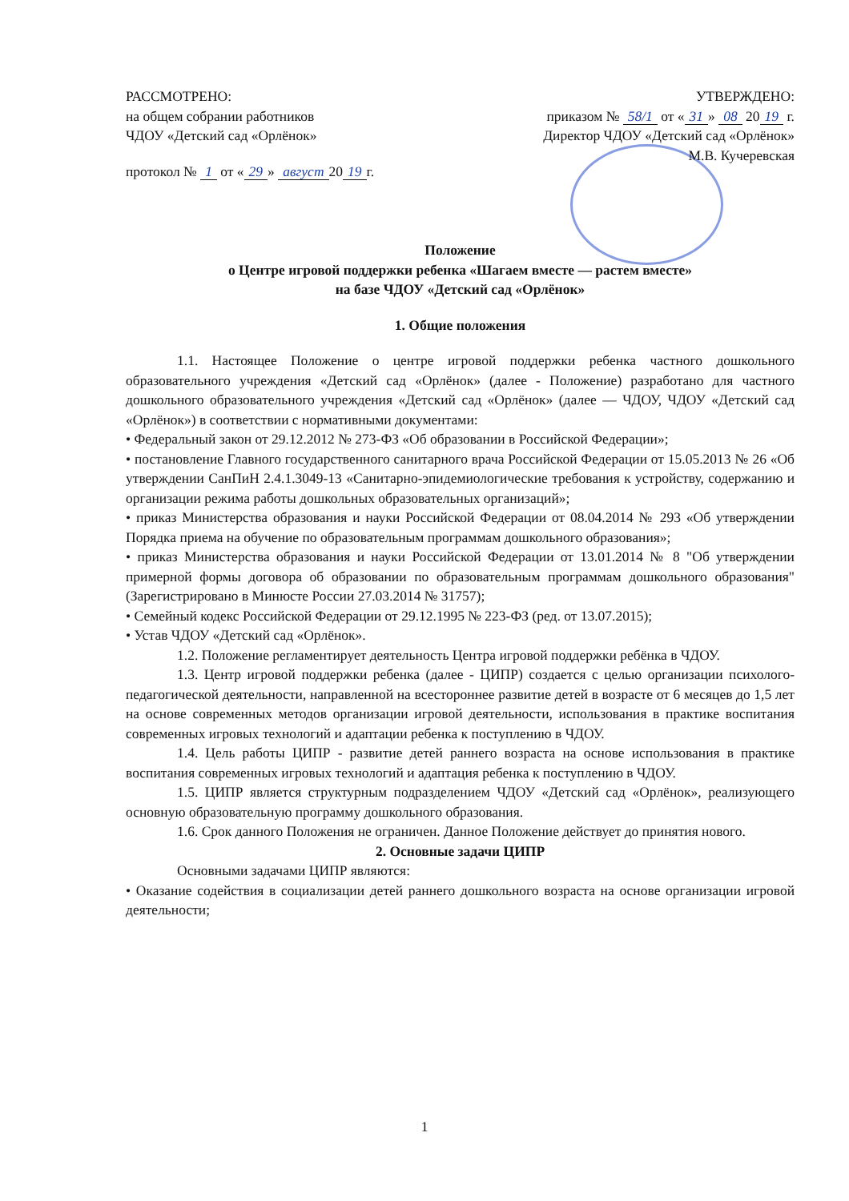РАССМОТРЕНО:
на общем собрании работников
ЧДОУ «Детский сад «Орлёнок»
протокол № 1 от « 29 » август 20 19 г.
УТВЕРЖДЕНО:
приказом № 58/1 от « 31 » 08 20 19 г.
Директор ЧДОУ «Детский сад «Орлёнок»
М.В. Кучеревская
Положение
о Центре игровой поддержки ребенка «Шагаем вместе — растем вместе»
на базе ЧДОУ «Детский сад «Орлёнок»
1. Общие положения
1.1. Настоящее Положение о центре игровой поддержки ребенка частного дошкольного образовательного учреждения «Детский сад «Орлёнок» (далее - Положение) разработано для частного дошкольного образовательного учреждения «Детский сад «Орлёнок» (далее — ЧДОУ, ЧДОУ «Детский сад «Орлёнок») в соответствии с нормативными документами:
• Федеральный закон от 29.12.2012 № 273-ФЗ «Об образовании в Российской Федерации»;
• постановление Главного государственного санитарного врача Российской Федерации от 15.05.2013 № 26 «Об утверждении СанПиН 2.4.1.3049-13 «Санитарно-эпидемиологические требования к устройству, содержанию и организации режима работы дошкольных образовательных организаций»;
• приказ Министерства образования и науки Российской Федерации от 08.04.2014 № 293 «Об утверждении Порядка приема на обучение по образовательным программам дошкольного образования»;
• приказ Министерства образования и науки Российской Федерации от 13.01.2014 № 8 "Об утверждении примерной формы договора об образовании по образовательным программам дошкольного образования" (Зарегистрировано в Минюсте России 27.03.2014 № 31757);
• Семейный кодекс Российской Федерации от 29.12.1995 № 223-ФЗ (ред. от 13.07.2015);
• Устав ЧДОУ «Детский сад «Орлёнок».
1.2. Положение регламентирует деятельность Центра игровой поддержки ребёнка в ЧДОУ.
1.3. Центр игровой поддержки ребенка (далее - ЦИПР) создается с целью организации психолого-педагогической деятельности, направленной на всестороннее развитие детей в возрасте от 6 месяцев до 1,5 лет на основе современных методов организации игровой деятельности, использования в практике воспитания современных игровых технологий и адаптации ребенка к поступлению в ЧДОУ.
1.4. Цель работы ЦИПР - развитие детей раннего возраста на основе использования в практике воспитания современных игровых технологий и адаптация ребенка к поступлению в ЧДОУ.
1.5. ЦИПР является структурным подразделением ЧДОУ «Детский сад «Орлёнок», реализующего основную образовательную программу дошкольного образования.
1.6. Срок данного Положения не ограничен. Данное Положение действует до принятия нового.
2. Основные задачи ЦИПР
Основными задачами ЦИПР являются:
• Оказание содействия в социализации детей раннего дошкольного возраста на основе организации игровой деятельности;
1